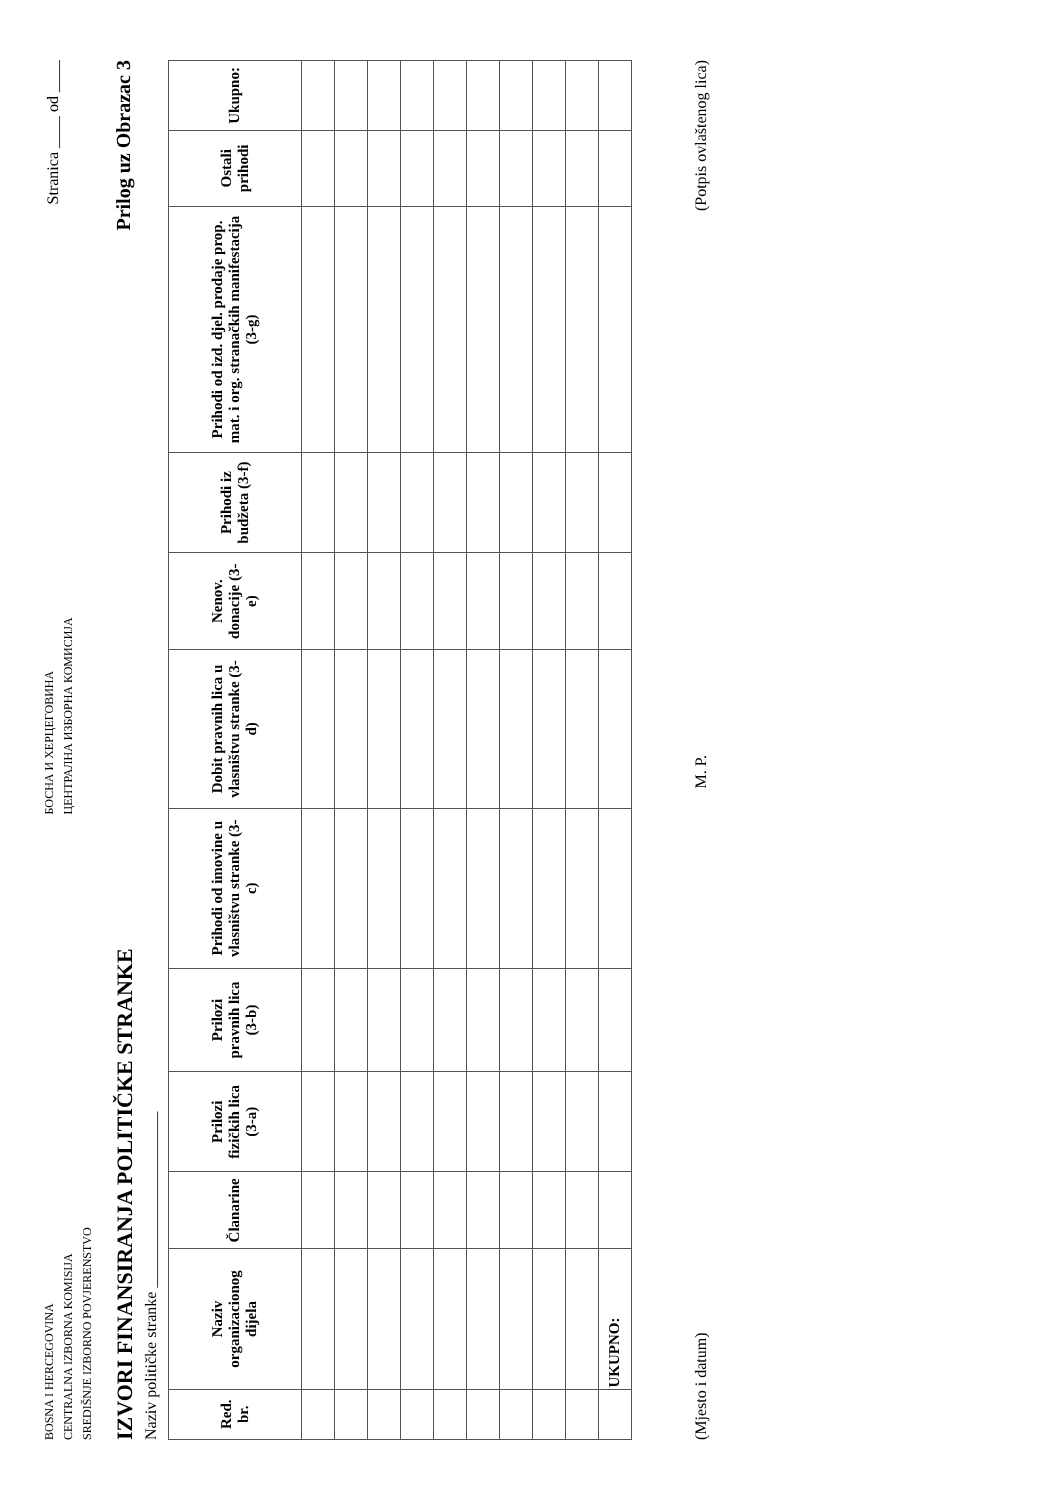BOSNA I HERCEGOVINA
CENTRALNA IZBORNA KOMISIJA
SREDIŠNJE IZBORNO POVJERENSTVO
БОСНА И ХЕРЦЕГОВИНА
ЦЕНТРАЛНА ИЗБОРНА КОМИСИЈА
Stranica ____ od ____
IZVORI FINANSIRANJA POLITIČKE STRANKE Prilog uz Obrazac 3
Naziv političke stranke ______________________
| Red. br. | Naziv organizacionog dijela | Članarine | Prilozi fizičkih lica (3-a) | Prilozi pravnih lica (3-b) | Prihodi od imovine u vlasništvu stranke (3-c) | Dobit pravnih lica u vlasništvu stranke (3-d) | Nenov. donacije (3-e) | Prihodi iz budžeta (3-f) | Prihodi od izd. djel. prodaje prop. mat. i org. stranačkih manifestacija (3-g) | Ostali prihodi | Ukupno: |
| --- | --- | --- | --- | --- | --- | --- | --- | --- | --- | --- | --- |
| | UKUPNO: | | | | | | | | | | |
(Mjesto i datum) M. P. (Potpis ovlaštenog lica)